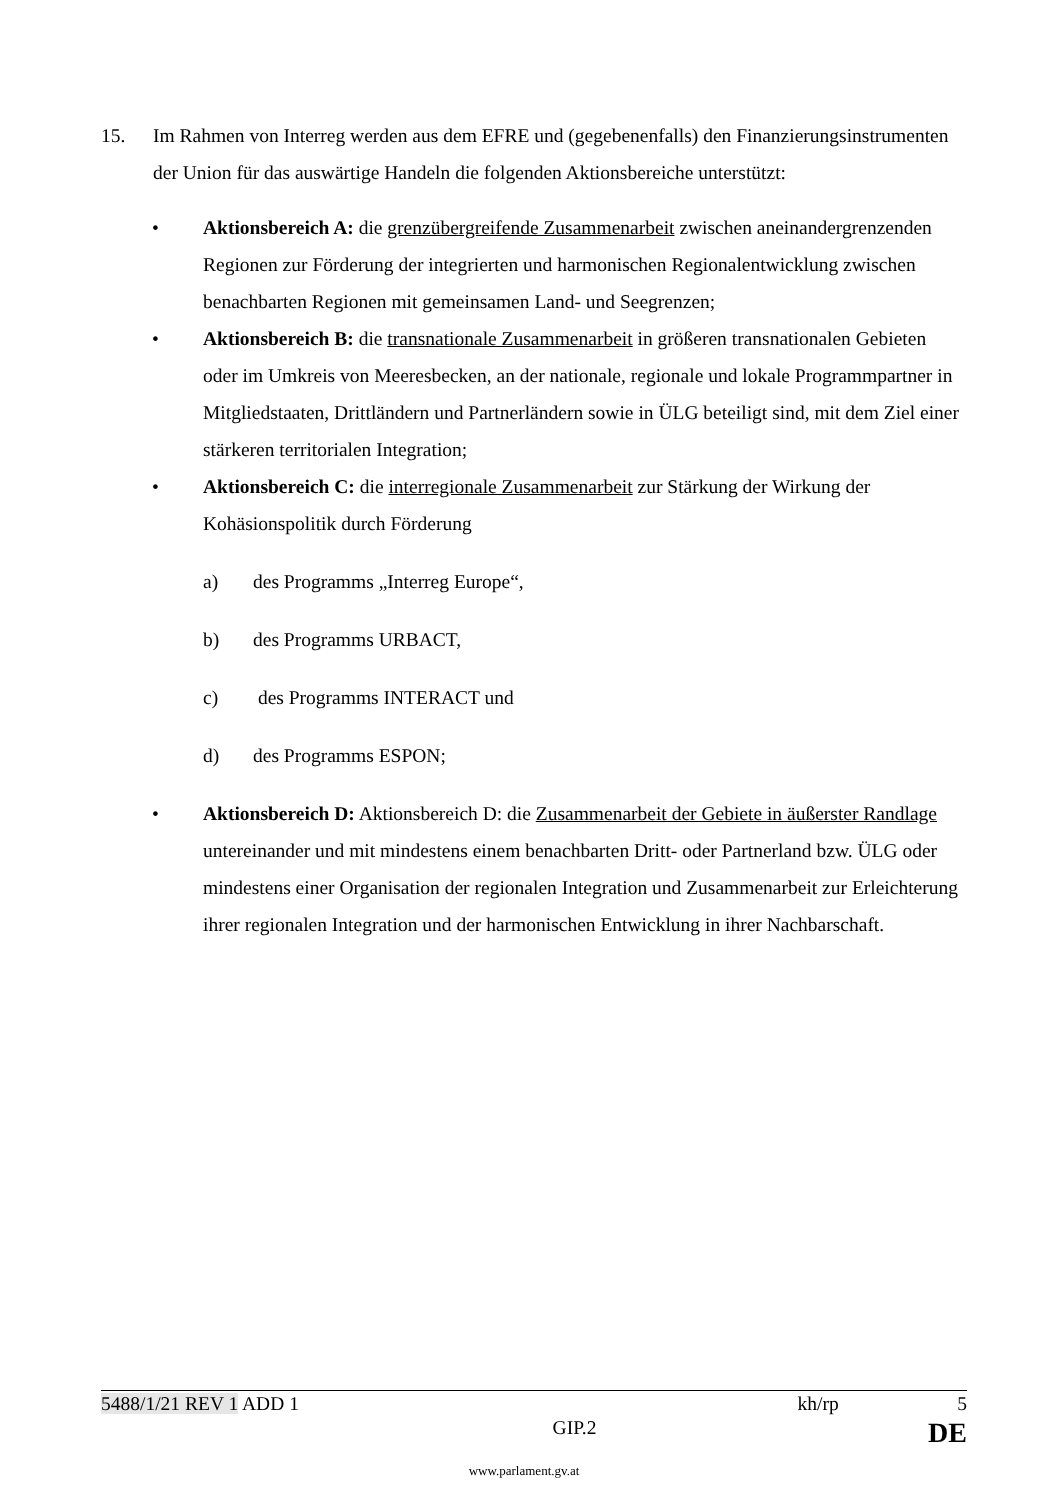15. Im Rahmen von Interreg werden aus dem EFRE und (gegebenenfalls) den Finanzierungsinstrumenten der Union für das auswärtige Handeln die folgenden Aktionsbereiche unterstützt:
• Aktionsbereich A: die grenzübergreifende Zusammenarbeit zwischen aneinandergrenzenden Regionen zur Förderung der integrierten und harmonischen Regionalentwicklung zwischen benachbarten Regionen mit gemeinsamen Land- und Seegrenzen;
• Aktionsbereich B: die transnationale Zusammenarbeit in größeren transnationalen Gebieten oder im Umkreis von Meeresbecken, an der nationale, regionale und lokale Programmpartner in Mitgliedstaaten, Drittländern und Partnerländern sowie in ÜLG beteiligt sind, mit dem Ziel einer stärkeren territorialen Integration;
• Aktionsbereich C: die interregionale Zusammenarbeit zur Stärkung der Wirkung der Kohäsionspolitik durch Förderung
a) des Programms „Interreg Europe“,
b) des Programms URBACT,
c) des Programms INTERACT und
d) des Programms ESPON;
• Aktionsbereich D: Aktionsbereich D: die Zusammenarbeit der Gebiete in äußerster Randlage untereinander und mit mindestens einem benachbarten Dritt- oder Partnerland bzw. ÜLG oder mindestens einer Organisation der regionalen Integration und Zusammenarbeit zur Erleichterung ihrer regionalen Integration und der harmonischen Entwicklung in ihrer Nachbarschaft.
5488/1/21 REV 1 ADD 1 kh/rp 5
GIP.2 DE
www.parlament.gv.at